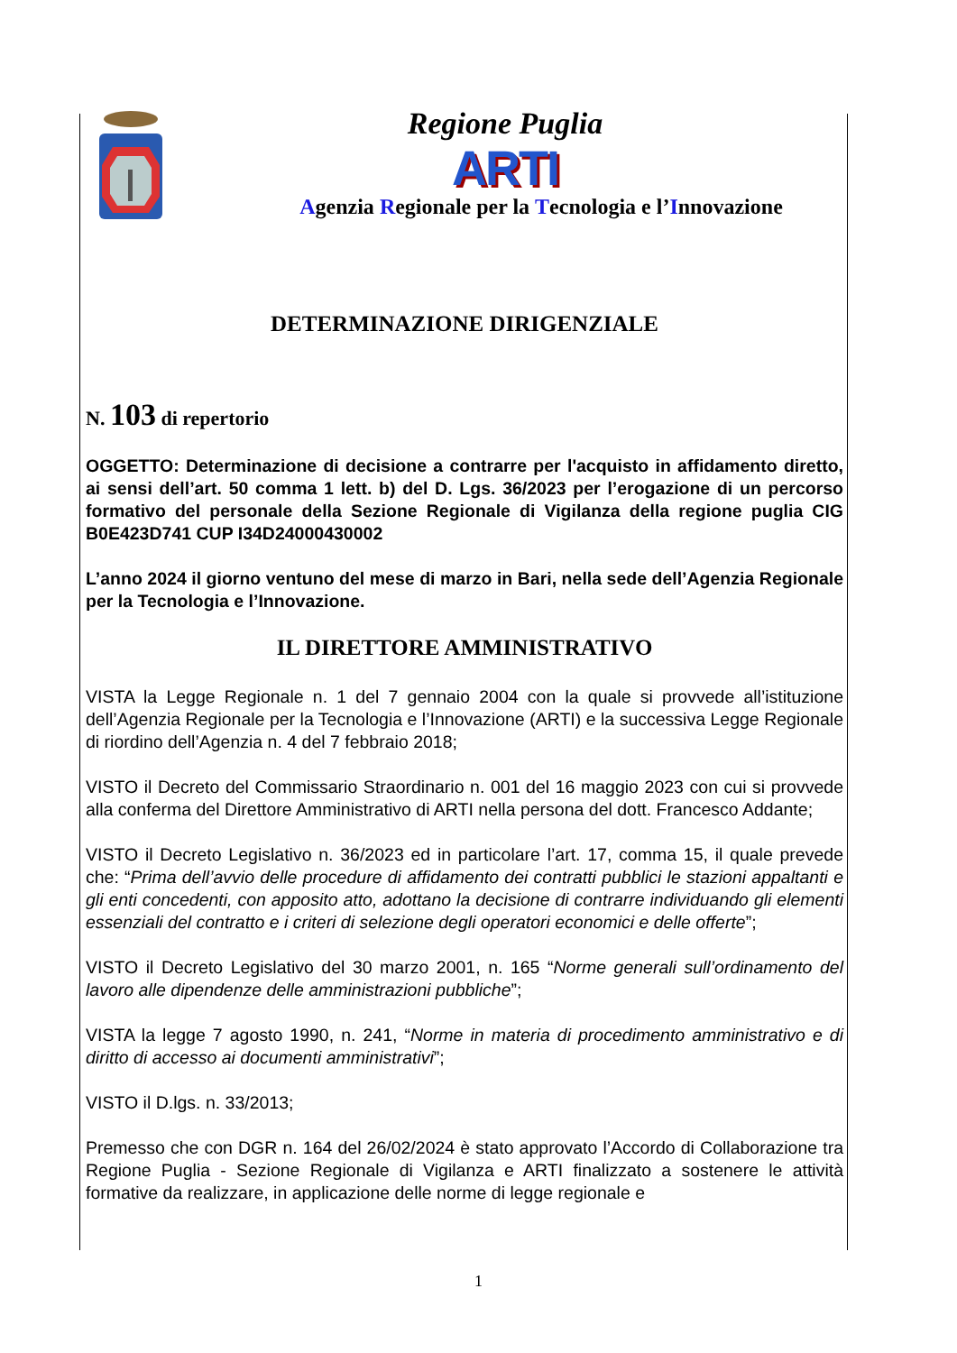Regione Puglia
ARTI
Agenzia Regionale per la Tecnologia e l’Innovazione
DETERMINAZIONE DIRIGENZIALE
N. 103 di repertorio
OGGETTO: Determinazione di decisione a contrarre per l'acquisto in affidamento diretto, ai sensi dell’art. 50 comma 1 lett. b) del D. Lgs. 36/2023 per l’erogazione di un percorso formativo del personale della Sezione Regionale di Vigilanza della regione puglia CIG B0E423D741 CUP I34D24000430002
L’anno 2024 il giorno ventuno del mese di marzo in Bari, nella sede dell’Agenzia Regionale per la Tecnologia e l’Innovazione.
IL DIRETTORE AMMINISTRATIVO
VISTA la Legge Regionale n. 1 del 7 gennaio 2004 con la quale si provvede all’istituzione dell’Agenzia Regionale per la Tecnologia e l’Innovazione (ARTI) e la successiva Legge Regionale di riordino dell’Agenzia n. 4 del 7 febbraio 2018;
VISTO il Decreto del Commissario Straordinario n. 001 del 16 maggio 2023 con cui si provvede alla conferma del Direttore Amministrativo di ARTI nella persona del dott. Francesco Addante;
VISTO il Decreto Legislativo n. 36/2023 ed in particolare l’art. 17, comma 15, il quale prevede che: “Prima dell’avvio delle procedure di affidamento dei contratti pubblici le stazioni appaltanti e gli enti concedenti, con apposito atto, adottano la decisione di contrarre individuando gli elementi essenziali del contratto e i criteri di selezione degli operatori economici e delle offerte”;
VISTO il Decreto Legislativo del 30 marzo 2001, n. 165 “Norme generali sull’ordinamento del lavoro alle dipendenze delle amministrazioni pubbliche”;
VISTA la legge 7 agosto 1990, n. 241, “Norme in materia di procedimento amministrativo e di diritto di accesso ai documenti amministrativi”;
VISTO il D.lgs. n. 33/2013;
Premesso che con DGR n. 164 del 26/02/2024 è stato approvato l’Accordo di Collaborazione tra Regione Puglia - Sezione Regionale di Vigilanza e ARTI finalizzato a sostenere le attività formative da realizzare, in applicazione delle norme di legge regionale e
1